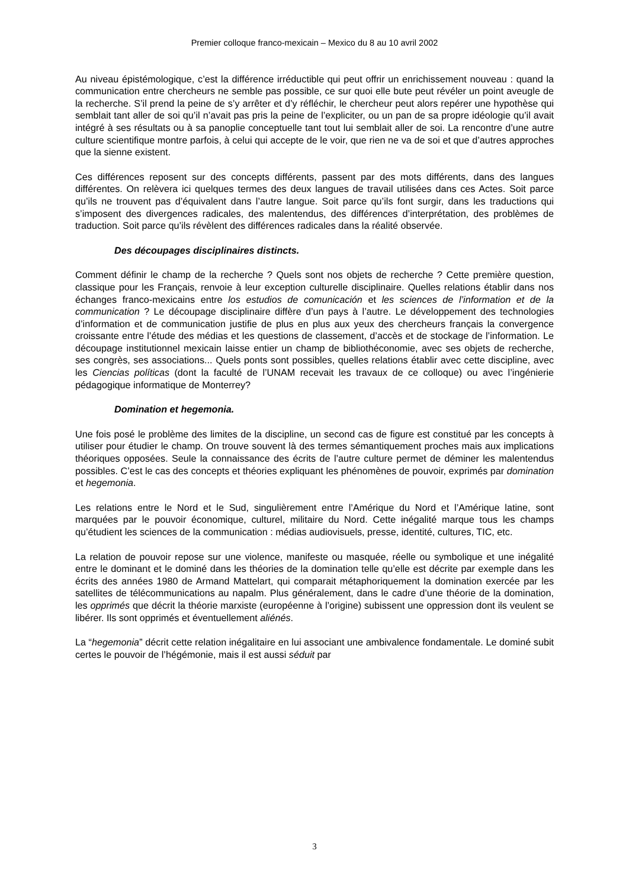Premier colloque franco-mexicain – Mexico du 8 au 10 avril 2002
Au niveau épistémologique, c’est la différence irréductible qui peut offrir un enrichissement nouveau : quand la communication entre chercheurs ne semble pas possible, ce sur quoi elle bute peut révéler un point aveugle de la recherche. S’il prend la peine de s’y arrêter et d’y réfléchir, le chercheur peut alors repérer une hypothèse qui semblait tant aller de soi qu’il n’avait pas pris la peine de l’expliciter, ou un pan de sa propre idéologie qu’il avait intégré à ses résultats ou à sa panoplie conceptuelle tant tout lui semblait aller de soi. La rencontre d’une autre culture scientifique montre parfois, à celui qui accepte de le voir, que rien ne va de soi et que d’autres approches que la sienne existent.
Ces différences reposent sur des concepts différents, passent par des mots différents, dans des langues différentes. On relèvera ici quelques termes des deux langues de travail utilisées dans ces Actes. Soit parce qu’ils ne trouvent pas d’équivalent dans l’autre langue. Soit parce qu’ils font surgir, dans les traductions qui s’imposent des divergences radicales, des malentendus, des différences d’interprétation, des problèmes de traduction. Soit parce qu’ils révèlent des différences radicales dans la réalité observée.
Des découpages disciplinaires distincts.
Comment définir le champ de la recherche ? Quels sont nos objets de recherche ? Cette première question, classique pour les Français, renvoie à leur exception culturelle disciplinaire. Quelles relations établir dans nos échanges franco-mexicains entre los estudios de comunicación et les sciences de l’information et de la communication ? Le découpage disciplinaire diffère d’un pays à l’autre. Le développement des technologies d’information et de communication justifie de plus en plus aux yeux des chercheurs français la convergence croissante entre l’étude des médias et les questions de classement, d’accès et de stockage de l’information. Le découpage institutionnel mexicain laisse entier un champ de bibliothéconomie, avec ses objets de recherche, ses congrès, ses associations... Quels ponts sont possibles, quelles relations établir avec cette discipline, avec les Ciencias políticas (dont la faculté de l’UNAM recevait les travaux de ce colloque) ou avec l’ingénierie pédagogique informatique de Monterrey?
Domination et hegemonia.
Une fois posé le problème des limites de la discipline, un second cas de figure est constitué par les concepts à utiliser pour étudier le champ. On trouve souvent là des termes sémantiquement proches mais aux implications théoriques opposées. Seule la connaissance des écrits de l’autre culture permet de déminer les malentendus possibles. C’est le cas des concepts et théories expliquant les phénomènes de pouvoir, exprimés par domination et hegemonia.
Les relations entre le Nord et le Sud, singulièrement entre l’Amérique du Nord et l’Amérique latine, sont marquées par le pouvoir économique, culturel, militaire du Nord. Cette inégalité marque tous les champs qu’étudient les sciences de la communication : médias audiovisuels, presse, identité, cultures, TIC, etc.
La relation de pouvoir repose sur une violence, manifeste ou masquée, réelle ou symbolique et une inégalité entre le dominant et le dominé dans les théories de la domination telle qu’elle est décrite par exemple dans les écrits des années 1980 de Armand Mattelart, qui comparait métaphoriquement la domination exercée par les satellites de télécommunications au napalm. Plus généralement, dans le cadre d’une théorie de la domination, les opprimés que décrit la théorie marxiste (européenne à l’origine) subissent une oppression dont ils veulent se libérer. Ils sont opprimés et éventuellement aliénés.
La “hegemonia” décrit cette relation inégalitaire en lui associant une ambivalence fondamentale. Le dominé subit certes le pouvoir de l’hégémonie, mais il est aussi séduit par
3